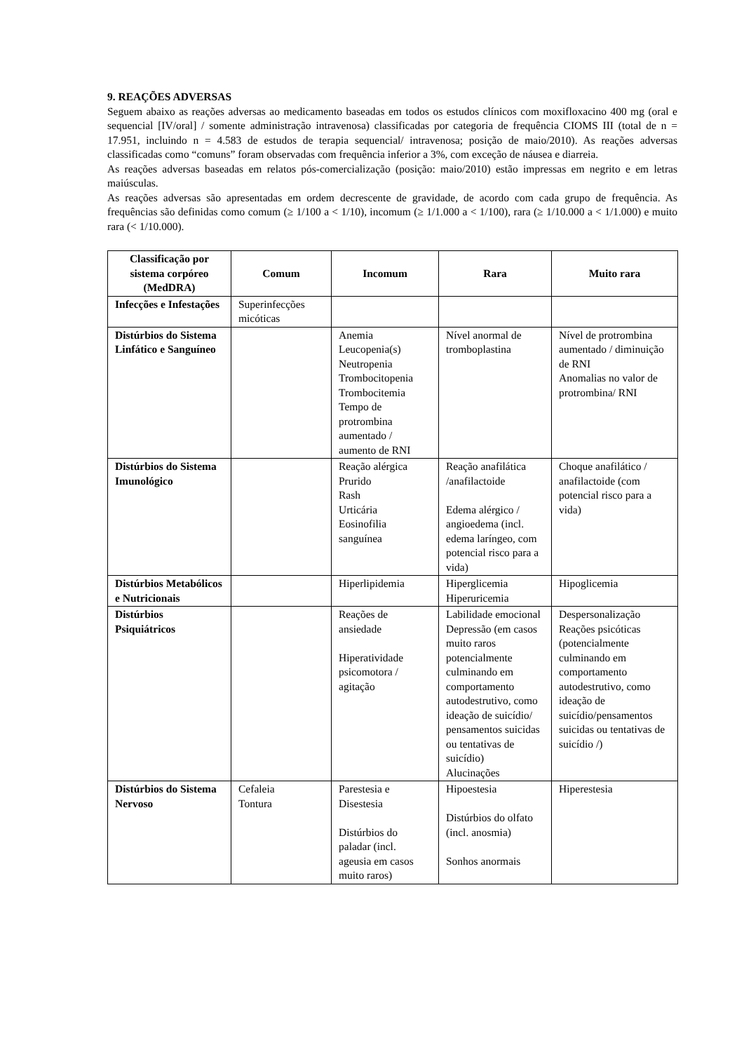9. REAÇÕES ADVERSAS
Seguem abaixo as reações adversas ao medicamento baseadas em todos os estudos clínicos com moxifloxacino 400 mg (oral e sequencial [IV/oral] / somente administração intravenosa) classificadas por categoria de frequência CIOMS III (total de n = 17.951, incluindo n = 4.583 de estudos de terapia sequencial/ intravenosa; posição de maio/2010). As reações adversas classificadas como “comuns” foram observadas com frequência inferior a 3%, com exceção de náusea e diarreia.
As reações adversas baseadas em relatos pós-comercialização (posição: maio/2010) estão impressas em negrito e em letras maiúsculas.
As reações adversas são apresentadas em ordem decrescente de gravidade, de acordo com cada grupo de frequência. As frequências são definidas como comum (≥ 1/100 a < 1/10), incomum (≥ 1/1.000 a < 1/100), rara (≥ 1/10.000 a < 1/1.000) e muito rara (< 1/10.000).
| Classificação por sistema corpóreo (MedDRA) | Comum | Incomum | Rara | Muito rara |
| --- | --- | --- | --- | --- |
| Infecções e Infestações | Superinfecções micóticas | | | |
| Distúrbios do Sistema Linfático e Sanguíneo | | Anemia Leucopenia(s) Neutropenia Trombocitopenia Trombocitemia Tempo de protrombina aumentado / aumento de RNI | Nível anormal de tromboplastina | Nível de protrombina aumentado / diminuição de RNI Anomalias no valor de protrombina/ RNI |
| Distúrbios do Sistema Imunológico | | Reação alérgica Prurido Rash Urticária Eosinofilia sanguínea | Reação anafilática /anafilactoide Edema alérgico / angioedema (incl. edema laríngeo, com potencial risco para a vida) | Choque anafilático / anafilactoide (com potencial risco para a vida) |
| Distúrbios Metabólicos e Nutricionais | | Hiperlipidemia | Hiperglicemia Hiperuricemia | Hipoglicemia |
| Distúrbios Psiquiátricos | | Reações de ansiedade Hiperatividade psicomotora / agitação | Labilidade emocional Depressão (em casos muito raros potencialmente culminando em comportamento autodestrutivo, como ideação de suicídio/ pensamentos suicidas ou tentativas de suicídio) Alucinações | Despersonalização Reações psicóticas (potencialmente culminando em comportamento autodestrutivo, como ideação de suicídio/pensamentos suicidas ou tentativas de suicídio /) |
| Distúrbios do Sistema Nervoso | Cefaleia Tontura | Parestesia e Disestesia Distúrbios do paladar (incl. ageusia em casos muito raros) | Hipoestesia Distúrbios do olfato (incl. anosmia) Sonhos anormais | Hiperestesia |